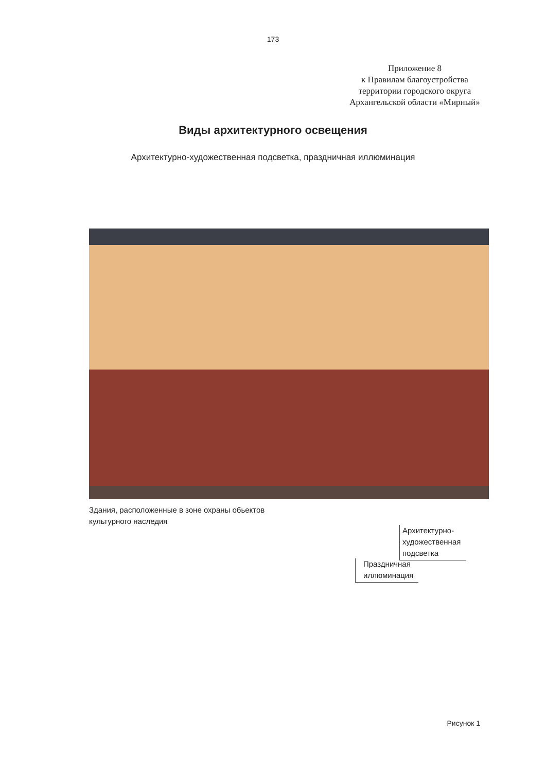173
Приложение 8
к Правилам благоустройства
территории городского округа
Архангельской области «Мирный»
Виды архитектурного освещения
Архитектурно-художественная подсветка, праздничная иллюминация
Здания, расположенные в зоне охраны обьектов
культурного наследия
Архитектурно-
художественная
подсветка
Праздничная
иллюминация
Рисунок 1